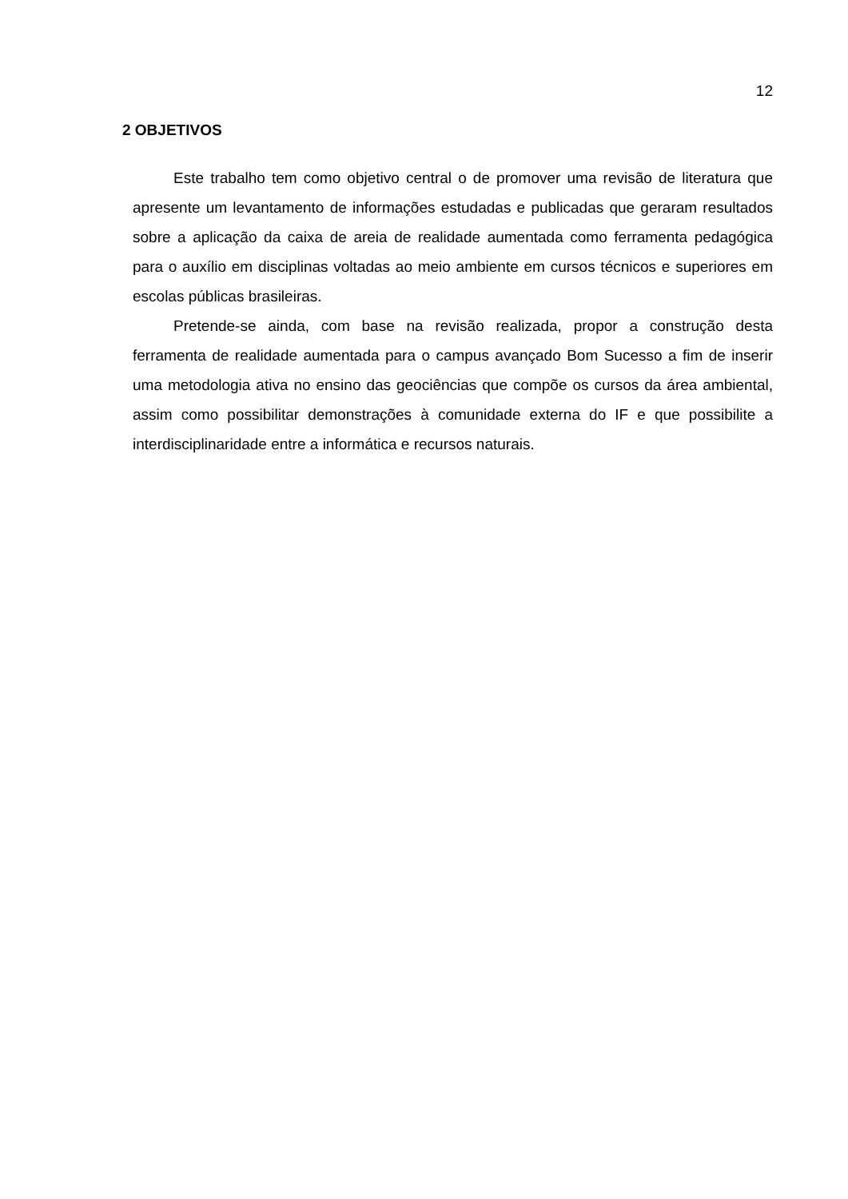12
2 OBJETIVOS
Este trabalho tem como objetivo central o de promover uma revisão de literatura que apresente um levantamento de informações estudadas e publicadas que geraram resultados sobre a aplicação da caixa de areia de realidade aumentada como ferramenta pedagógica para o auxílio em disciplinas voltadas ao meio ambiente em cursos técnicos e superiores em escolas públicas brasileiras.
Pretende-se ainda, com base na revisão realizada, propor a construção desta ferramenta de realidade aumentada para o campus avançado Bom Sucesso a fim de inserir uma metodologia ativa no ensino das geociências que compõe os cursos da área ambiental, assim como possibilitar demonstrações à comunidade externa do IF e que possibilite a interdisciplinaridade entre a informática e recursos naturais.